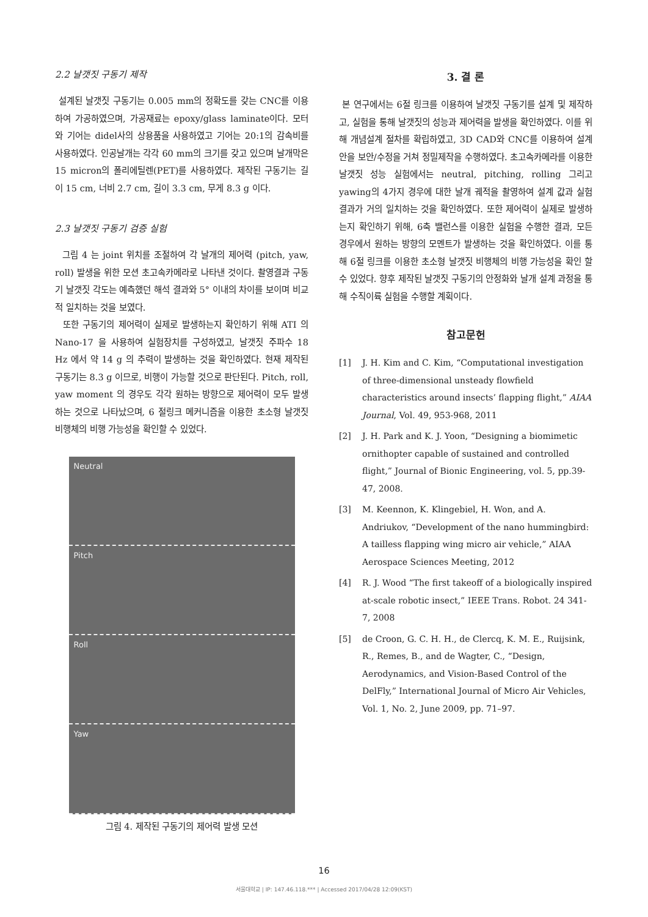2.2 날갯짓 구동기 제작
설계된 날갯짓 구동기는 0.005 mm의 정확도를 갖는 CNC를 이용하여 가공하였으며, 가공재료는 epoxy/glass laminate이다. 모터와 기어는 didel사의 상용품을 사용하였고 기어는 20:1의 감속비를 사용하였다. 인공날개는 각각 60 mm의 크기를 갖고 있으며 날개막은 15 micron의 폴리에틸렌(PET)를 사용하였다. 제작된 구동기는 길이 15 cm, 너비 2.7 cm, 길이 3.3 cm, 무게 8.3 g 이다.
2.3 날갯짓 구동기 검증 실험
그림 4 는 joint 위치를 조절하여 각 날개의 제어력 (pitch, yaw, roll) 발생을 위한 모션 초고속카메라로 나타낸 것이다. 촬영결과 구동기 날갯짓 각도는 예측했던 해석 결과와 5° 이내의 차이를 보이며 비교적 일치하는 것을 보였다.
또한 구동기의 제어력이 실제로 발생하는지 확인하기 위해 ATI 의 Nano-17 을 사용하여 실험장치를 구성하였고, 날갯짓 주파수 18 Hz 에서 약 14 g 의 추력이 발생하는 것을 확인하였다. 현재 제작된 구동기는 8.3 g 이므로, 비행이 가능할 것으로 판단된다. Pitch, roll, yaw moment 의 경우도 각각 원하는 방향으로 제어력이 모두 발생하는 것으로 나타났으며, 6 절링크 메커니즘을 이용한 초소형 날갯짓 비행체의 비행 가능성을 확인할 수 있었다.
Neutral
Pitch
Roll
Yaw
그림 4. 제작된 구동기의 제어력 발생 모션
3. 결 론
본 연구에서는 6절 링크를 이용하여 날갯짓 구동기를 설계 및 제작하고, 실험을 통해 날갯짓의 성능과 제어력을 발생을 확인하였다. 이를 위해 개념설계 절차를 확립하였고, 3D CAD와 CNC를 이용하여 설계 안을 보안/수정을 거쳐 정밀제작을 수행하였다. 초고속카메라를 이용한 날갯짓 성능 실험에서는 neutral, pitching, rolling 그리고 yawing의 4가지 경우에 대한 날개 궤적을 촬영하여 설계 값과 실험결과가 거의 일치하는 것을 확인하였다. 또한 제어력이 실제로 발생하는지 확인하기 위해, 6축 밸런스를 이용한 실험을 수행한 결과, 모든 경우에서 원하는 방향의 모멘트가 발생하는 것을 확인하였다. 이를 통해 6절 링크를 이용한 초소형 날갯짓 비행체의 비행 가능성을 확인 할 수 있었다. 향후 제작된 날갯짓 구동기의 안정화와 날개 설계 과정을 통해 수직이륙 실험을 수행할 계획이다.
참고문헌
[1] J. H. Kim and C. Kim, “Computational investigation of three-dimensional unsteady flowfield characteristics around insects’ flapping flight,” AIAA Journal, Vol. 49, 953-968, 2011
[2] J. H. Park and K. J. Yoon, “Designing a biomimetic ornithopter capable of sustained and controlled flight,” Journal of Bionic Engineering, vol. 5, pp.39-47, 2008.
[3] M. Keennon, K. Klingebiel, H. Won, and A. Andriukov, “Development of the nano hummingbird: A tailless flapping wing micro air vehicle,” AIAA Aerospace Sciences Meeting, 2012
[4] R. J. Wood “The first takeoff of a biologically inspired at-scale robotic insect,” IEEE Trans. Robot. 24 341-7, 2008
[5] de Croon, G. C. H. H., de Clercq, K. M. E., Ruijsink, R., Remes, B., and de Wagter, C., “Design, Aerodynamics, and Vision-Based Control of the DelFly,” International Journal of Micro Air Vehicles, Vol. 1, No. 2, June 2009, pp. 71–97.
16
서울대학교 | IP: 147.46.118.*** | Accessed 2017/04/28 12:09(KST)